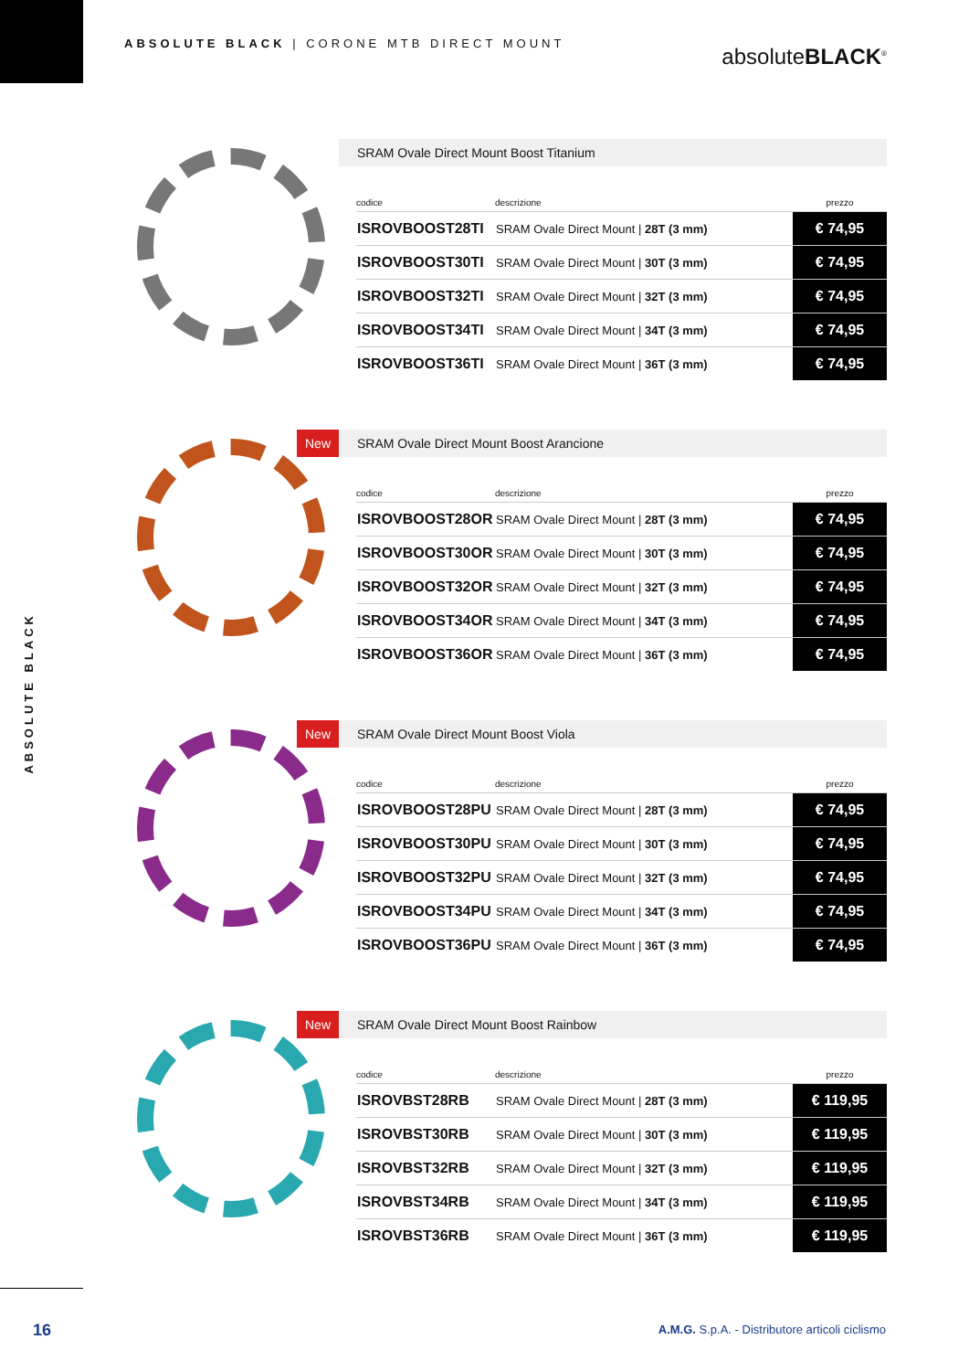ABSOLUTE BLACK | CORONE MTB DIRECT MOUNT
absoluteBLACK<sup>®</sup>
ABSOLUTE BLACK
SRAM Ovale Direct Mount Boost Titanium
| codice | descrizione | prezzo |
| --- | --- | --- |
| ISROVBOOST28TI | SRAM Ovale Direct Mount / 28T (3 mm) | € 74,95 |
| ISROVBOOST30TI | SRAM Ovale Direct Mount / 30T (3 mm) | € 74,95 |
| ISROVBOOST32TI | SRAM Ovale Direct Mount / 32T (3 mm) | € 74,95 |
| ISROVBOOST34TI | SRAM Ovale Direct Mount / 34T (3 mm) | € 74,95 |
| ISROVBOOST36TI | SRAM Ovale Direct Mount / 36T (3 mm) | € 74,95 |
New SRAM Ovale Direct Mount Boost Arancione
| codice | descrizione | prezzo |
| --- | --- | --- |
| ISROVBOOST28OR | SRAM Ovale Direct Mount / 28T (3 mm) | € 74,95 |
| ISROVBOOST30OR | SRAM Ovale Direct Mount / 30T (3 mm) | € 74,95 |
| ISROVBOOST32OR | SRAM Ovale Direct Mount / 32T (3 mm) | € 74,95 |
| ISROVBOOST34OR | SRAM Ovale Direct Mount / 34T (3 mm) | € 74,95 |
| ISROVBOOST36OR | SRAM Ovale Direct Mount / 36T (3 mm) | € 74,95 |
New SRAM Ovale Direct Mount Boost Viola
| codice | descrizione | prezzo |
| --- | --- | --- |
| ISROVBOOST28PU | SRAM Ovale Direct Mount / 28T (3 mm) | € 74,95 |
| ISROVBOOST30PU | SRAM Ovale Direct Mount / 30T (3 mm) | € 74,95 |
| ISROVBOOST32PU | SRAM Ovale Direct Mount / 32T (3 mm) | € 74,95 |
| ISROVBOOST34PU | SRAM Ovale Direct Mount / 34T (3 mm) | € 74,95 |
| ISROVBOOST36PU | SRAM Ovale Direct Mount / 36T (3 mm) | € 74,95 |
New SRAM Ovale Direct Mount Boost Rainbow
| codice | descrizione | prezzo |
| --- | --- | --- |
| ISROVBST28RB | SRAM Ovale Direct Mount / 28T (3 mm) | € 119,95 |
| ISROVBST30RB | SRAM Ovale Direct Mount / 30T (3 mm) | € 119,95 |
| ISROVBST32RB | SRAM Ovale Direct Mount / 32T (3 mm) | € 119,95 |
| ISROVBST34RB | SRAM Ovale Direct Mount / 34T (3 mm) | € 119,95 |
| ISROVBST36RB | SRAM Ovale Direct Mount / 36T (3 mm) | € 119,95 |
16
A.M.G. S.p.A. - Distributore articoli ciclismo